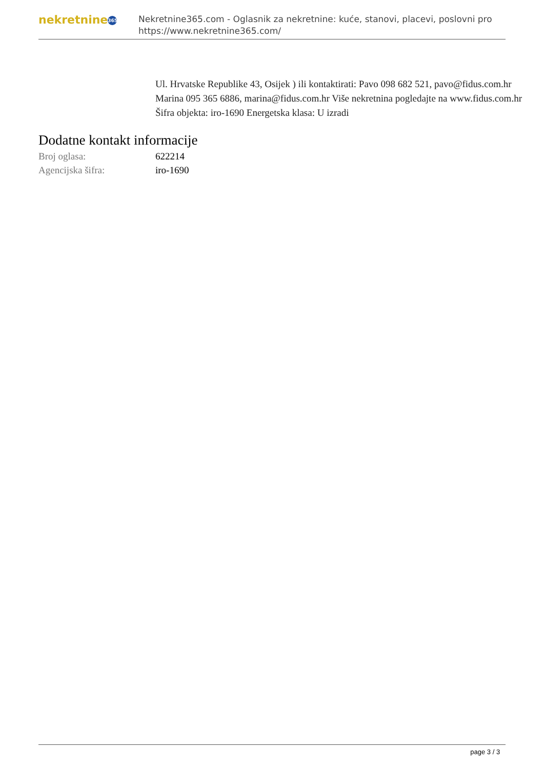nekretnine 365
Nekretnine365.com - Oglasnik za nekretnine: kuće, stanovi, placevi, poslovni pro
https://www.nekretnine365.com/
Ul. Hrvatske Republike 43, Osijek ) ili kontaktirati: Pavo 098 682 521, pavo@fidus.com.hr Marina 095 365 6886, marina@fidus.com.hr Više nekretnina pogledajte na www.fidus.com.hr Šifra objekta: iro-1690 Energetska klasa: U izradi
Dodatne kontakt informacije
| Broj oglasa: | 622214 |
| Agencijska šifra: | iro-1690 |
page 3 / 3